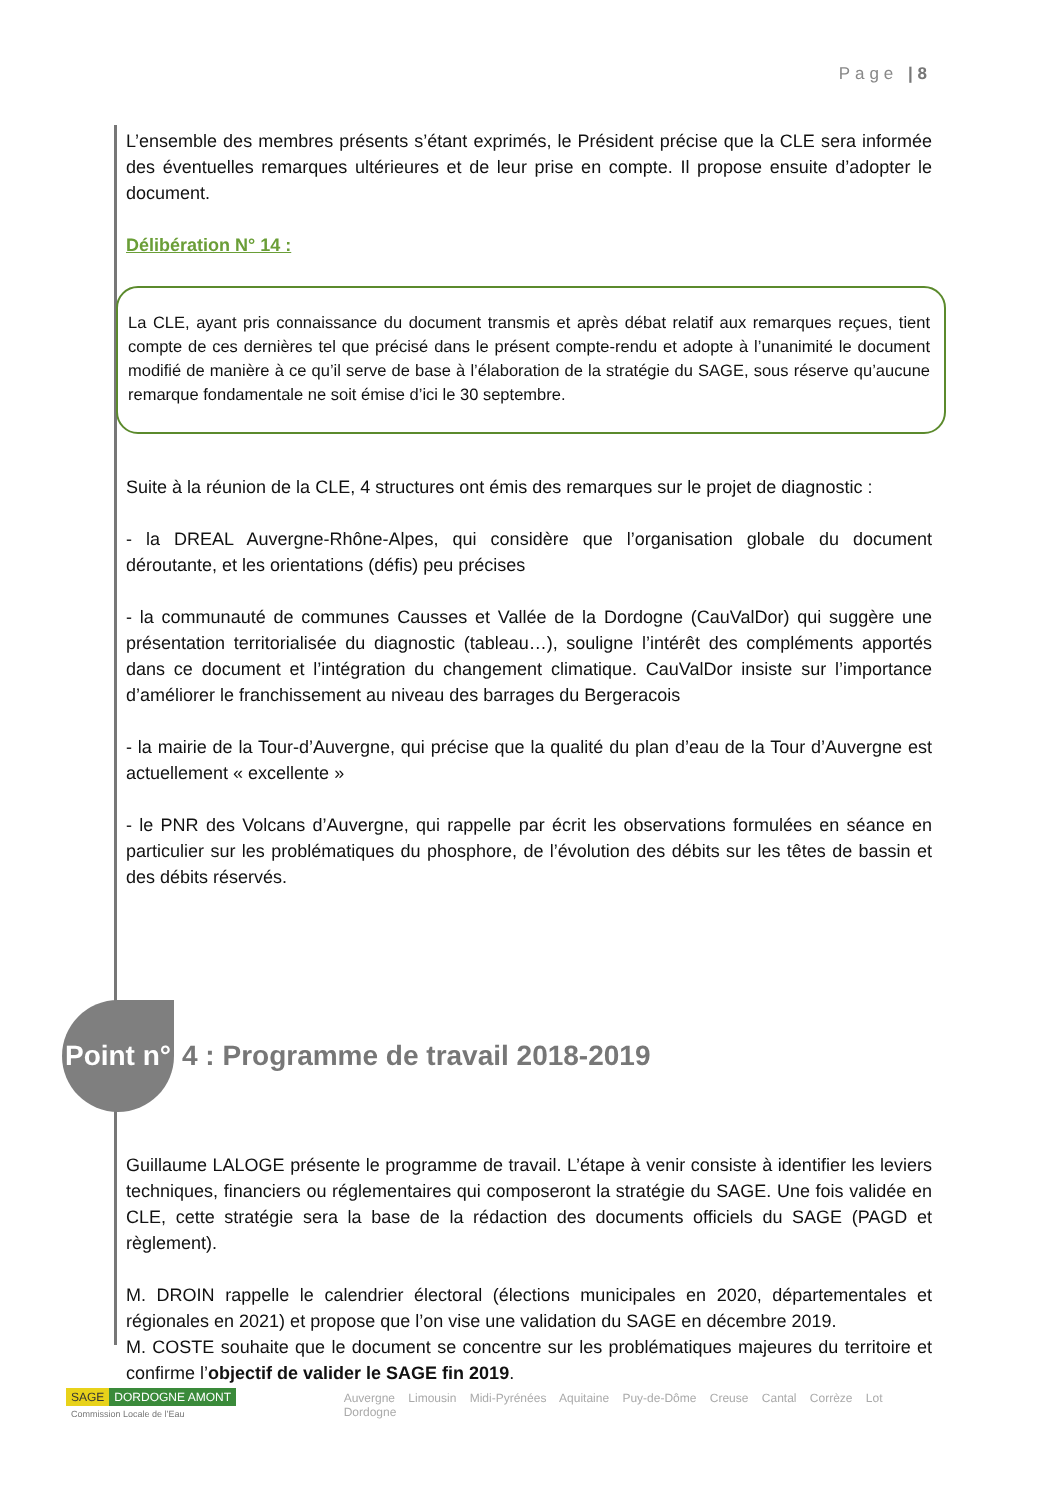Page | 8
L’ensemble des membres présents s’étant exprimés, le Président précise que la CLE sera informée des éventuelles remarques ultérieures et de leur prise en compte. Il propose ensuite d’adopter le document.
Délibération N° 14 :
La CLE, ayant pris connaissance du document transmis et après débat relatif aux remarques reçues, tient compte de ces dernières tel que précisé dans le présent compte-rendu et adopte à l’unanimité le document modifié de manière à ce qu’il serve de base à l’élaboration de la stratégie du SAGE, sous réserve qu’aucune remarque fondamentale ne soit émise d’ici le 30 septembre.
Suite à la réunion de la CLE, 4 structures ont émis des remarques sur le projet de diagnostic :
- la DREAL Auvergne-Rhône-Alpes, qui considère que l’organisation globale du document déroutante, et les orientations (défis) peu précises
- la communauté de communes Causses et Vallée de la Dordogne (CauValDor) qui suggère une présentation territorialisée du diagnostic (tableau…), souligne l’intérêt des compléments apportés dans ce document et l’intégration du changement climatique. CauValDor insiste sur l’importance d’améliorer le franchissement au niveau des barrages du Bergeracois
- la mairie de la Tour-d’Auvergne, qui précise que la qualité du plan d’eau de la Tour d’Auvergne est actuellement « excellente »
- le PNR des Volcans d’Auvergne, qui rappelle par écrit les observations formulées en séance en particulier sur les problématiques du phosphore, de l’évolution des débits sur les têtes de bassin et des débits réservés.
Point n°
4 : Programme de travail 2018-2019
Guillaume LALOGE présente le programme de travail. L’étape à venir consiste à identifier les leviers techniques, financiers ou réglementaires qui composeront la stratégie du SAGE. Une fois validée en CLE, cette stratégie sera la base de la rédaction des documents officiels du SAGE (PAGD et règlement).
M. DROIN rappelle le calendrier électoral (élections municipales en 2020, départementales et régionales en 2021) et propose que l’on vise une validation du SAGE en décembre 2019.
M. COSTE souhaite que le document se concentre sur les problématiques majeures du territoire et confirme l’objectif de valider le SAGE fin 2019.
SAGE DORDOGNE AMONT
Commission Locale de l’Eau
Auvergne Limousin Midi-Pyrénées Aquitaine Puy-de-Dôme Creuse Cantal Corrèze Lot Dordogne